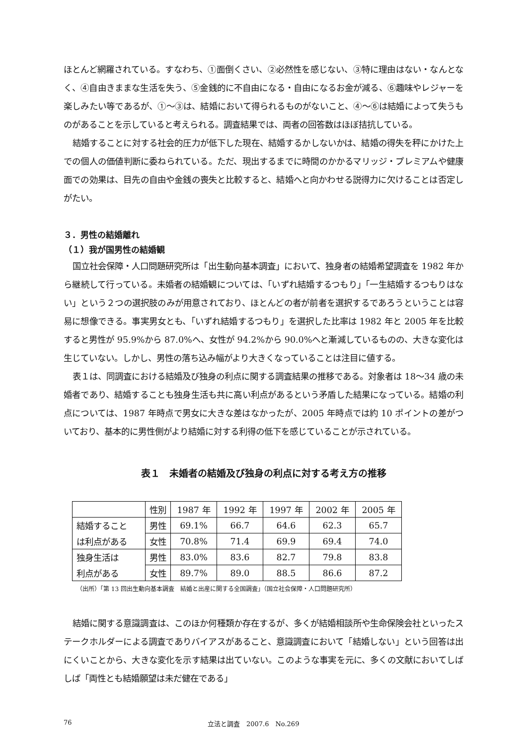ほとんど網羅されている。すなわち、①面倒くさい、②必然性を感じない、③特に理由はない・なんとなく、④自由きままな生活を失う、⑤金銭的に不自由になる・自由になるお金が減る、⑥趣味やレジャーを楽しみたい等であるが、①～③は、結婚において得られるものがないこと、④～⑥は結婚によって失うものがあることを示していると考えられる。調査結果では、両者の回答数はほぼ拮抗している。
結婚することに対する社会的圧力が低下した現在、結婚するかしないかは、結婚の得失を秤にかけた上での個人の価値判断に委ねられている。ただ、現出するまでに時間のかかるマリッジ・プレミアムや健康面での効果は、目先の自由や金銭の喪失と比較すると、結婚へと向かわせる説得力に欠けることは否定しがたい。
３．男性の結婚離れ
（１）我が国男性の結婚観
国立社会保障・人口問題研究所は「出生動向基本調査」において、独身者の結婚希望調査を 1982 年から継続して行っている。未婚者の結婚観については、「いずれ結婚するつもり」「一生結婚するつもりはない」という２つの選択肢のみが用意されており、ほとんどの者が前者を選択するであろうということは容易に想像できる。事実男女とも、「いずれ結婚するつもり」を選択した比率は 1982 年と 2005 年を比較すると男性が 95.9%から 87.0%へ、女性が 94.2%から 90.0%へと漸減しているものの、大きな変化は生じていない。しかし、男性の落ち込み幅がより大きくなっていることは注目に値する。
表１は、同調査における結婚及び独身の利点に関する調査結果の推移である。対象者は 18～34 歳の未婚者であり、結婚することも独身生活も共に高い利点があるという矛盾した結果になっている。結婚の利点については、1987 年時点で男女に大きな差はなかったが、2005 年時点では約 10 ポイントの差がついており、基本的に男性側がより結婚に対する利得の低下を感じていることが示されている。
表１　未婚者の結婚及び独身の利点に対する考え方の推移
| | 性別 | 1987 年 | 1992 年 | 1997 年 | 2002 年 | 2005 年 |
| --- | --- | --- | --- | --- | --- | --- |
| 結婚すること | 男性 | 69.1% | 66.7 | 64.6 | 62.3 | 65.7 |
| は利点がある | 女性 | 70.8% | 71.4 | 69.9 | 69.4 | 74.0 |
| 独身生活は | 男性 | 83.0% | 83.6 | 82.7 | 79.8 | 83.8 |
| 利点がある | 女性 | 89.7% | 89.0 | 88.5 | 86.6 | 87.2 |
（出所）「第 13 回出生動向基本調査　結婚と出産に関する全国調査」（国立社会保障・人口問題研究所）
結婚に関する意識調査は、このほか何種類か存在するが、多くが結婚相談所や生命保険会社といったステークホルダーによる調査でありバイアスがあること、意識調査において「結婚しない」という回答は出にくいことから、大きな変化を示す結果は出ていない。このような事実を元に、多くの文献においてしばしば「両性とも結婚願望は未だ健在である」
76 立法と調査　2007.6　No.269